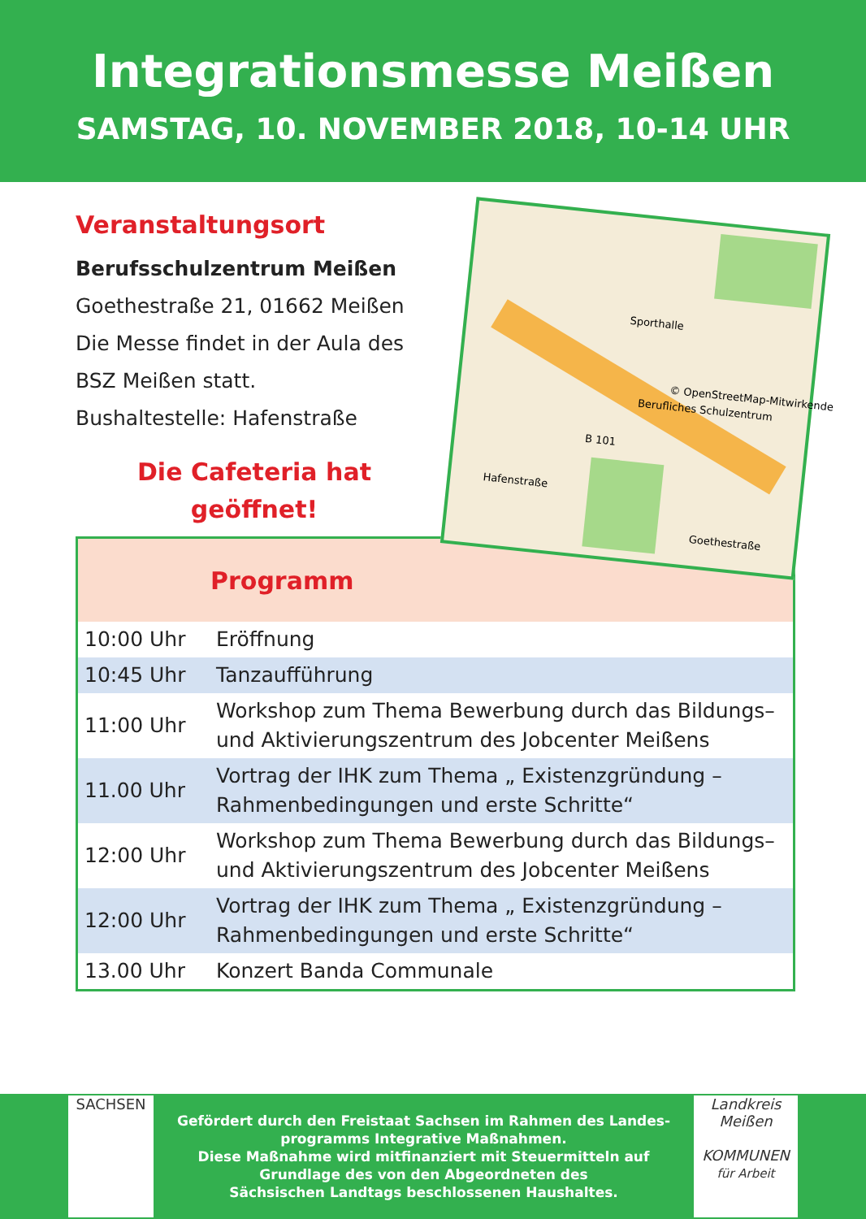Integrationsmesse Meißen
SAMSTAG, 10. NOVEMBER 2018, 10-14 UHR
Veranstaltungsort
Berufsschulzentrum Meißen
Goethestraße 21, 01662 Meißen
Die Messe findet in der Aula des
BSZ Meißen statt.
Bushaltestelle: Hafenstraße
Die Cafeteria hat
geöffnet!
Sporthalle
Berufliches Schulzentrum
B 101
Goethestraße
Hafenstraße
© OpenStreetMap-Mitwirkende
| | Programm |
| --- | --- |
| 10:00 Uhr | Eröffnung |
| 10:45 Uhr | Tanzaufführung |
| 11:00 Uhr | Workshop zum Thema Bewerbung durch das Bildungs– und Aktivierungszentrum des Jobcenter Meißens |
| 11.00 Uhr | Vortrag der IHK zum Thema „ Existenzgründung – Rahmenbedingungen und erste Schritte“ |
| 12:00 Uhr | Workshop zum Thema Bewerbung durch das Bildungs– und Aktivierungszentrum des Jobcenter Meißens |
| 12:00 Uhr | Vortrag der IHK zum Thema „ Existenzgründung – Rahmenbedingungen und erste Schritte“ |
| 13.00 Uhr | Konzert Banda Communale |
SACHSEN
Gefördert durch den Freistaat Sachsen im Rahmen des Landes-
programms Integrative Maßnahmen.
Diese Maßnahme wird mitfinanziert mit Steuermitteln auf
Grundlage des von den Abgeordneten des
Sächsischen Landtags beschlossenen Haushaltes.
Landkreis Meißen
KOMMUNEN
für Arbeit